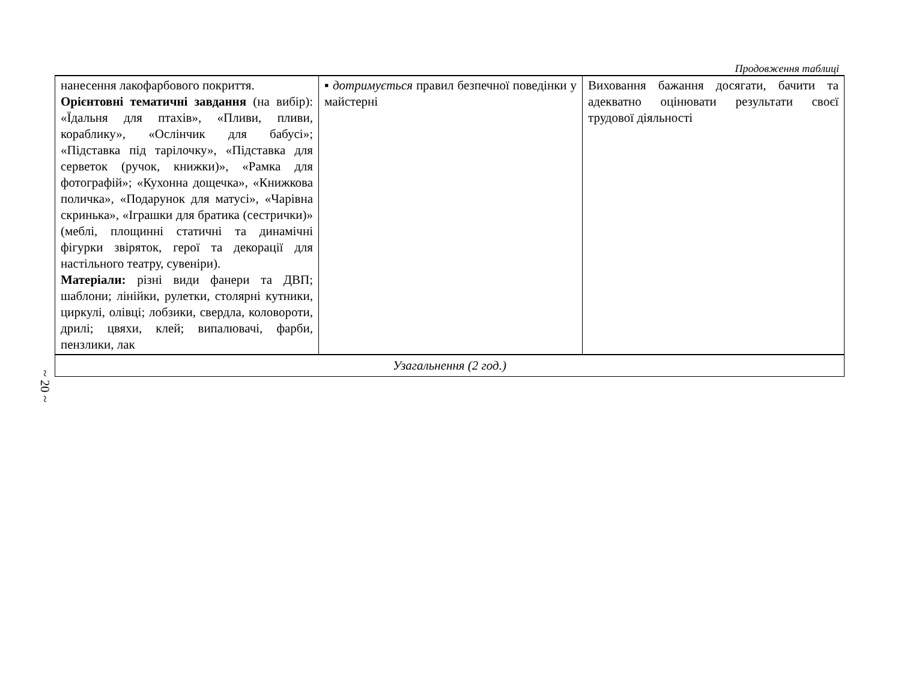~ 20 ~
Продовження таблиці
| нанесення лакофарбового покриття. Орієнтовні тематичні завдання (на вибір): «Їдальня для птахів», «Пливи, пливи, кораблику», «Ослінчик для бабусі»; «Підставка під тарілочку», «Підставка для серветок (ручок, книжки)», «Рамка для фотографій»; «Кухонна дощечка», «Книжкова поличка», «Подарунок для матусі», «Чарівна скринька», «Іграшки для братика (сестрички)» (меблі, площинні статичні та динамічні фігурки звіряток, герої та декорації для настільного театру, сувеніри). Матеріали: різні види фанери та ДВП; шаблони; лінійки, рулетки, столярні кутники, циркулі, олівці; лобзики, свердла, коловороти, дрилі; цвяхи, клей; випалювачі, фарби, пензлики, лак | ▪ дотримується правил безпечної поведінки у майстерні | Виховання бажання досягати, бачити та адекватно оцінювати результати своєї трудової діяльності |
| Узагальнення (2 год.) | | |